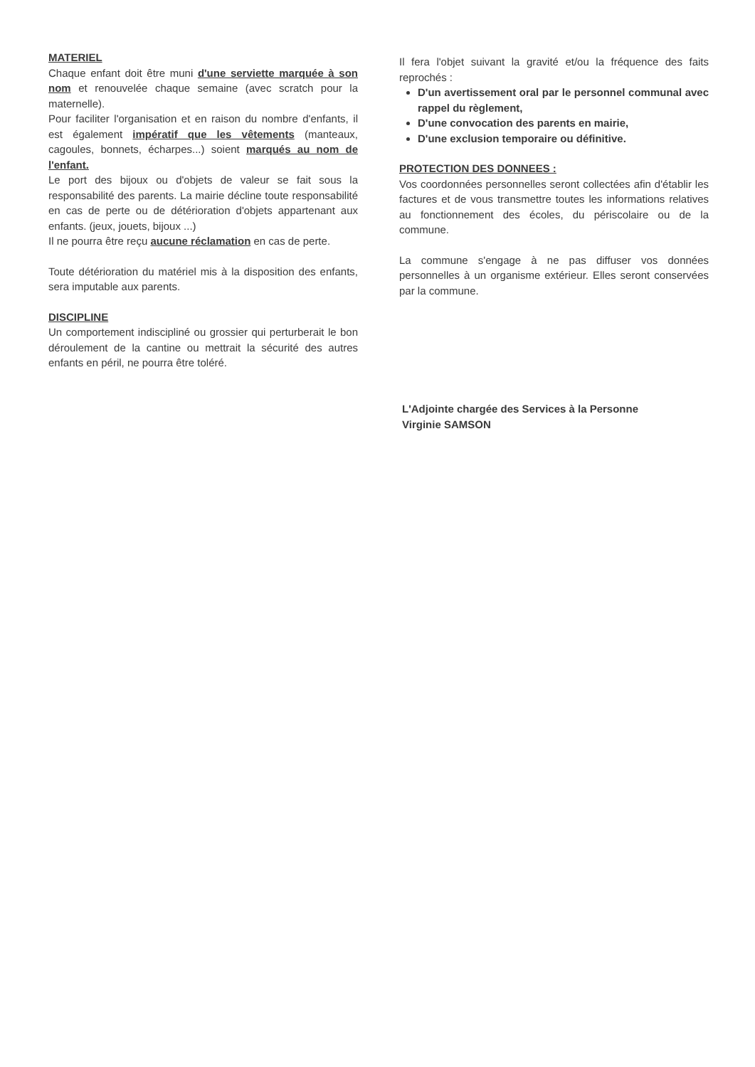MATERIEL
Chaque enfant doit être muni d'une serviette marquée à son nom et renouvelée chaque semaine (avec scratch pour la maternelle).
Pour faciliter l'organisation et en raison du nombre d'enfants, il est également impératif que les vêtements (manteaux, cagoules, bonnets, écharpes...) soient marqués au nom de l'enfant.
Le port des bijoux ou d'objets de valeur se fait sous la responsabilité des parents. La mairie décline toute responsabilité en cas de perte ou de détérioration d'objets appartenant aux enfants. (jeux, jouets, bijoux ...)
Il ne pourra être reçu aucune réclamation en cas de perte.
Toute détérioration du matériel mis à la disposition des enfants, sera imputable aux parents.
DISCIPLINE
Un comportement indiscipliné ou grossier qui perturberait le bon déroulement de la cantine ou mettrait la sécurité des autres enfants en péril, ne pourra être toléré.
Il fera l'objet suivant la gravité et/ou la fréquence des faits reprochés :
D'un avertissement oral par le personnel communal avec rappel du règlement,
D'une convocation des parents en mairie,
D'une exclusion temporaire ou définitive.
PROTECTION DES DONNEES :
Vos coordonnées personnelles seront collectées afin d'établir les factures et de vous transmettre toutes les informations relatives au fonctionnement des écoles, du périscolaire ou de la commune.
La commune s'engage à ne pas diffuser vos données personnelles à un organisme extérieur. Elles seront conservées par la commune.
L'Adjointe chargée des Services à la Personne
Virginie SAMSON